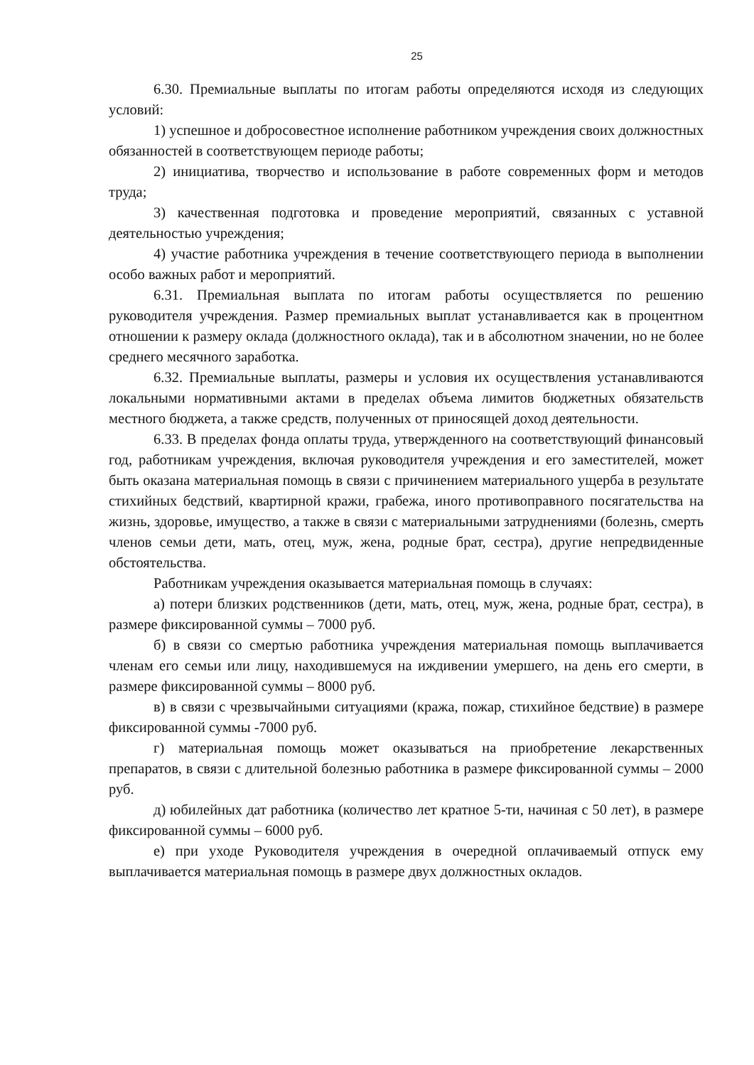25
6.30. Премиальные выплаты по итогам работы определяются исходя из следующих условий:
1) успешное и добросовестное исполнение работником учреждения своих должностных обязанностей в соответствующем периоде работы;
2) инициатива, творчество и использование в работе современных форм и методов труда;
3) качественная подготовка и проведение мероприятий, связанных с уставной деятельностью учреждения;
4) участие работника учреждения в течение соответствующего периода в выполнении особо важных работ и мероприятий.
6.31. Премиальная выплата по итогам работы осуществляется по решению руководителя учреждения. Размер премиальных выплат устанавливается как в процентном отношении к размеру оклада (должностного оклада), так и в абсолютном значении, но не более среднего месячного заработка.
6.32. Премиальные выплаты, размеры и условия их осуществления устанавливаются локальными нормативными актами в пределах объема лимитов бюджетных обязательств местного бюджета, а также средств, полученных от приносящей доход деятельности.
6.33. В пределах фонда оплаты труда, утвержденного на соответствующий финансовый год, работникам учреждения, включая руководителя учреждения и его заместителей, может быть оказана материальная помощь в связи с причинением материального ущерба в результате стихийных бедствий, квартирной кражи, грабежа, иного противоправного посягательства на жизнь, здоровье, имущество, а также в связи с материальными затруднениями (болезнь, смерть членов семьи дети, мать, отец, муж, жена, родные брат, сестра), другие непредвиденные обстоятельства.
Работникам учреждения оказывается материальная помощь в случаях:
а) потери близких родственников (дети, мать, отец, муж, жена, родные брат, сестра), в размере фиксированной суммы – 7000 руб.
б) в связи со смертью работника учреждения материальная помощь выплачивается членам его семьи или лицу, находившемуся на иждивении умершего, на день его смерти, в размере фиксированной суммы – 8000 руб.
в) в связи с чрезвычайными ситуациями (кража, пожар, стихийное бедствие) в размере фиксированной суммы -7000 руб.
г) материальная помощь может оказываться на приобретение лекарственных препаратов, в связи с длительной болезнью работника в размере фиксированной суммы – 2000 руб.
д) юбилейных дат работника (количество лет кратное 5-ти, начиная с 50 лет), в размере фиксированной суммы – 6000 руб.
е) при уходе Руководителя учреждения в очередной оплачиваемый отпуск ему выплачивается материальная помощь в размере двух должностных окладов.